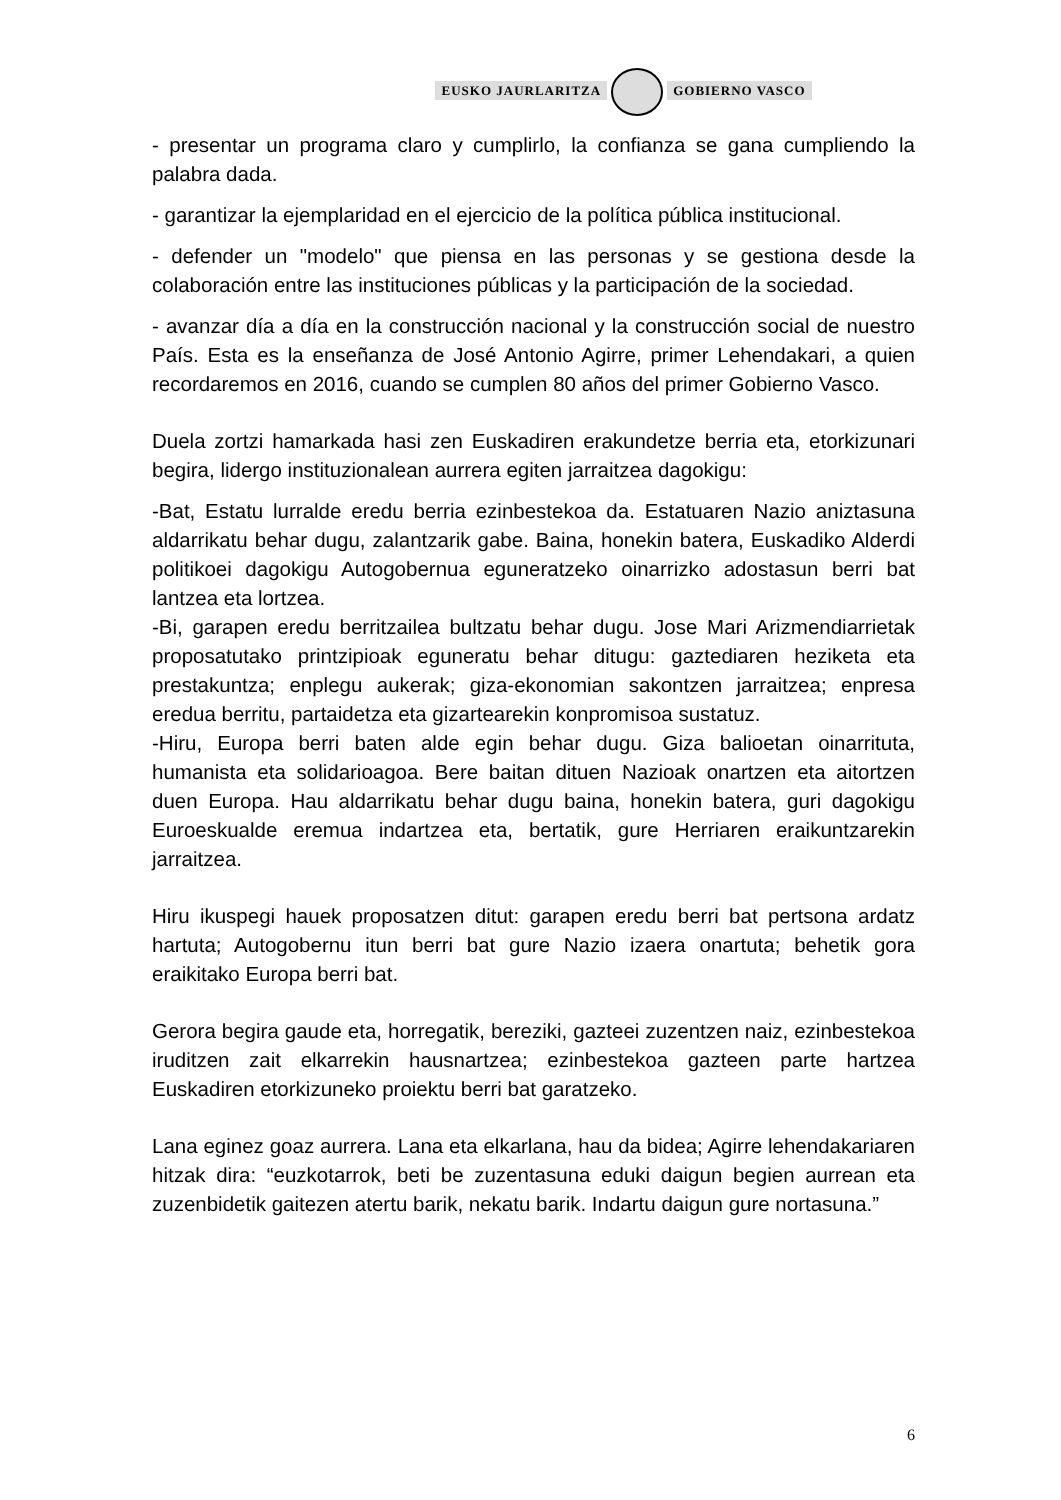EUSKO JAURLARITZA GOBIERNO VASCO
- presentar un programa claro y cumplirlo, la confianza se gana cumpliendo la palabra dada.
- garantizar la ejemplaridad en el ejercicio de la política pública institucional.
- defender un "modelo" que piensa en las personas y se gestiona desde la colaboración entre las instituciones públicas y la participación de la sociedad.
- avanzar día a día en la construcción nacional y la construcción social de nuestro País. Esta es la enseñanza de José Antonio Agirre, primer Lehendakari, a quien recordaremos en 2016, cuando se cumplen 80 años del primer Gobierno Vasco.
Duela zortzi hamarkada hasi zen Euskadiren erakundetze berria eta, etorkizunari begira, lidergo instituzionalean aurrera egiten jarraitzea dagokigu:
-Bat, Estatu lurralde eredu berria ezinbestekoa da. Estatuaren Nazio aniztasuna aldarrikatu behar dugu, zalantzarik gabe. Baina, honekin batera, Euskadiko Alderdi politikoei dagokigu Autogobernua eguneratzeko oinarrizko adostasun berri bat lantzea eta lortzea.
-Bi, garapen eredu berritzailea bultzatu behar dugu. Jose Mari Arizmendiarrietak proposatutako printzipioak eguneratu behar ditugu: gaztediaren heziketa eta prestakuntza; enplegu aukerak; giza-ekonomian sakontzen jarraitzea; enpresa eredua berritu, partaidetza eta gizartearekin konpromisoa sustatuz.
-Hiru, Europa berri baten alde egin behar dugu. Giza balioetan oinarrituta, humanista eta solidarioagoa. Bere baitan dituen Nazioak onartzen eta aitortzen duen Europa. Hau aldarrikatu behar dugu baina, honekin batera, guri dagokigu Euroeskualde eremua indartzea eta, bertatik, gure Herriaren eraikuntzarekin jarraitzea.
Hiru ikuspegi hauek proposatzen ditut: garapen eredu berri bat pertsona ardatz hartuta; Autogobernu itun berri bat gure Nazio izaera onartuta; behetik gora eraikitako Europa berri bat.
Gerora begira gaude eta, horregatik, bereziki, gazteei zuzentzen naiz, ezinbestekoa iruditzen zait elkarrekin hausnartzea; ezinbestekoa gazteen parte hartzea Euskadiren etorkizuneko proiektu berri bat garatzeko.
Lana eginez goaz aurrera. Lana eta elkarlana, hau da bidea; Agirre lehendakariaren hitzak dira: “euzkotarrok, beti be zuzentasuna eduki daigun begien aurrean eta zuzenbidetik gaitezen atertu barik, nekatu barik. Indartu daigun gure nortasuna.”
6